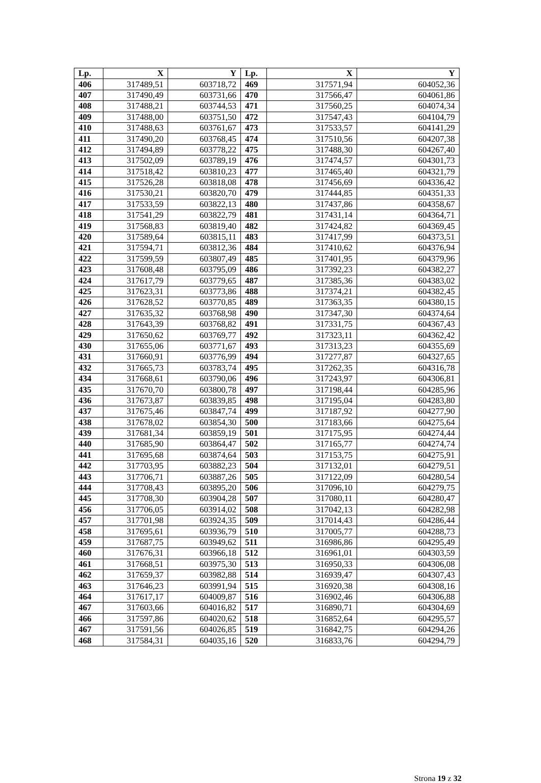| Lp. | X | Y | Lp. | X | Y |
| --- | --- | --- | --- | --- | --- |
| 406 | 317489,51 | 603718,72 | 469 | 317571,94 | 604052,36 |
| 407 | 317490,49 | 603731,66 | 470 | 317566,47 | 604061,86 |
| 408 | 317488,21 | 603744,53 | 471 | 317560,25 | 604074,34 |
| 409 | 317488,00 | 603751,50 | 472 | 317547,43 | 604104,79 |
| 410 | 317488,63 | 603761,67 | 473 | 317533,57 | 604141,29 |
| 411 | 317490,20 | 603768,45 | 474 | 317510,56 | 604207,38 |
| 412 | 317494,89 | 603778,22 | 475 | 317488,30 | 604267,40 |
| 413 | 317502,09 | 603789,19 | 476 | 317474,57 | 604301,73 |
| 414 | 317518,42 | 603810,23 | 477 | 317465,40 | 604321,79 |
| 415 | 317526,28 | 603818,08 | 478 | 317456,69 | 604336,42 |
| 416 | 317530,21 | 603820,70 | 479 | 317444,85 | 604351,33 |
| 417 | 317533,59 | 603822,13 | 480 | 317437,86 | 604358,67 |
| 418 | 317541,29 | 603822,79 | 481 | 317431,14 | 604364,71 |
| 419 | 317568,83 | 603819,40 | 482 | 317424,82 | 604369,45 |
| 420 | 317589,64 | 603815,11 | 483 | 317417,99 | 604373,51 |
| 421 | 317594,71 | 603812,36 | 484 | 317410,62 | 604376,94 |
| 422 | 317599,59 | 603807,49 | 485 | 317401,95 | 604379,96 |
| 423 | 317608,48 | 603795,09 | 486 | 317392,23 | 604382,27 |
| 424 | 317617,79 | 603779,65 | 487 | 317385,36 | 604383,02 |
| 425 | 317623,31 | 603773,86 | 488 | 317374,21 | 604382,45 |
| 426 | 317628,52 | 603770,85 | 489 | 317363,35 | 604380,15 |
| 427 | 317635,32 | 603768,98 | 490 | 317347,30 | 604374,64 |
| 428 | 317643,39 | 603768,82 | 491 | 317331,75 | 604367,43 |
| 429 | 317650,62 | 603769,77 | 492 | 317323,11 | 604362,42 |
| 430 | 317655,06 | 603771,67 | 493 | 317313,23 | 604355,69 |
| 431 | 317660,91 | 603776,99 | 494 | 317277,87 | 604327,65 |
| 432 | 317665,73 | 603783,74 | 495 | 317262,35 | 604316,78 |
| 434 | 317668,61 | 603790,06 | 496 | 317243,97 | 604306,81 |
| 435 | 317670,70 | 603800,78 | 497 | 317198,44 | 604285,96 |
| 436 | 317673,87 | 603839,85 | 498 | 317195,04 | 604283,80 |
| 437 | 317675,46 | 603847,74 | 499 | 317187,92 | 604277,90 |
| 438 | 317678,02 | 603854,30 | 500 | 317183,66 | 604275,64 |
| 439 | 317681,34 | 603859,19 | 501 | 317175,95 | 604274,44 |
| 440 | 317685,90 | 603864,47 | 502 | 317165,77 | 604274,74 |
| 441 | 317695,68 | 603874,64 | 503 | 317153,75 | 604275,91 |
| 442 | 317703,95 | 603882,23 | 504 | 317132,01 | 604279,51 |
| 443 | 317706,71 | 603887,26 | 505 | 317122,09 | 604280,54 |
| 444 | 317708,43 | 603895,20 | 506 | 317096,10 | 604279,75 |
| 445 | 317708,30 | 603904,28 | 507 | 317080,11 | 604280,47 |
| 456 | 317706,05 | 603914,02 | 508 | 317042,13 | 604282,98 |
| 457 | 317701,98 | 603924,35 | 509 | 317014,43 | 604286,44 |
| 458 | 317695,61 | 603936,79 | 510 | 317005,77 | 604288,73 |
| 459 | 317687,75 | 603949,62 | 511 | 316986,86 | 604295,49 |
| 460 | 317676,31 | 603966,18 | 512 | 316961,01 | 604303,59 |
| 461 | 317668,51 | 603975,30 | 513 | 316950,33 | 604306,08 |
| 462 | 317659,37 | 603982,88 | 514 | 316939,47 | 604307,43 |
| 463 | 317646,23 | 603991,94 | 515 | 316920,38 | 604308,16 |
| 464 | 317617,17 | 604009,87 | 516 | 316902,46 | 604306,88 |
| 467 | 317603,66 | 604016,82 | 517 | 316890,71 | 604304,69 |
| 466 | 317597,86 | 604020,62 | 518 | 316852,64 | 604295,57 |
| 467 | 317591,56 | 604026,85 | 519 | 316842,75 | 604294,26 |
| 468 | 317584,31 | 604035,16 | 520 | 316833,76 | 604294,79 |
Strona 19 z 32